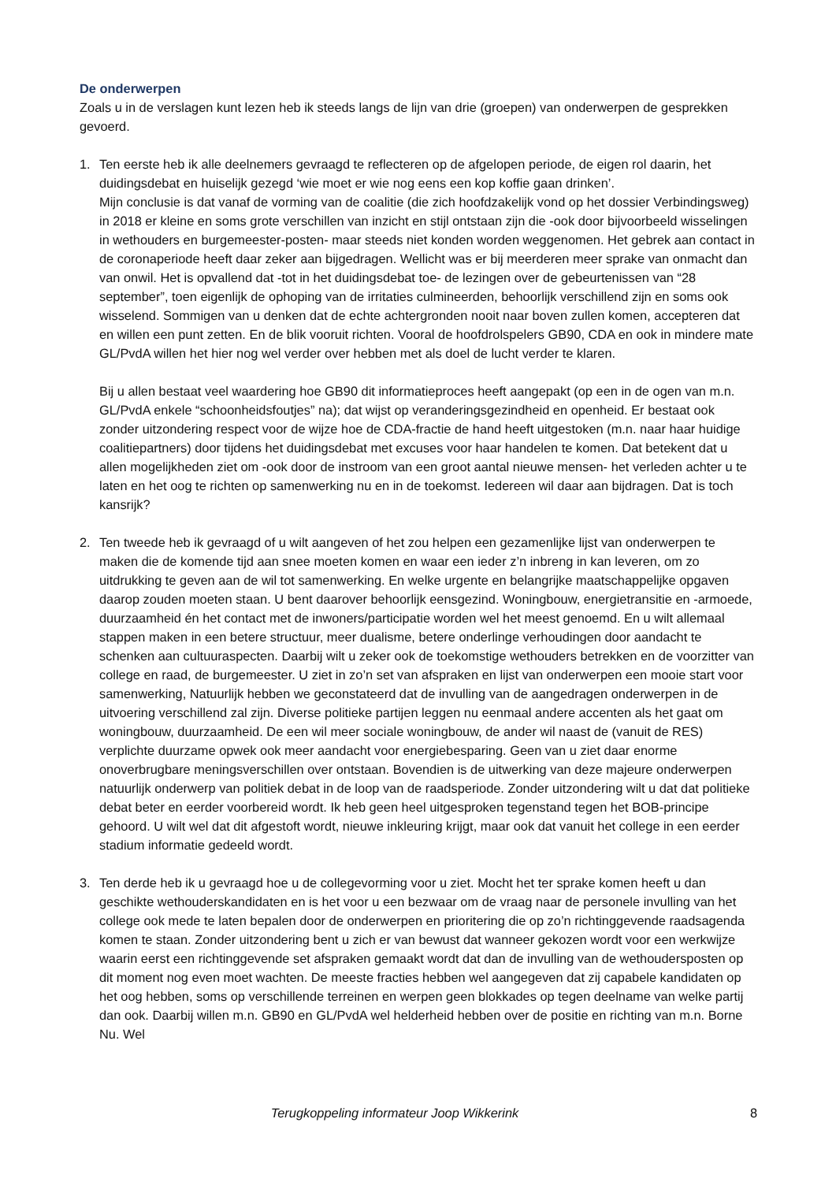De onderwerpen
Zoals u in de verslagen kunt lezen heb ik steeds langs de lijn van drie (groepen) van onderwerpen de gesprekken gevoerd.
1. Ten eerste heb ik alle deelnemers gevraagd te reflecteren op de afgelopen periode, de eigen rol daarin, het duidingsdebat en huiselijk gezegd ‘wie moet er wie nog eens een kop koffie gaan drinken’.
Mijn conclusie is dat vanaf de vorming van de coalitie (die zich hoofdzakelijk vond op het dossier Verbindingsweg) in 2018 er kleine en soms grote verschillen van inzicht en stijl ontstaan zijn die -ook door bijvoorbeeld wisselingen in wethouders en burgemeester-posten- maar steeds niet konden worden weggenomen. Het gebrek aan contact in de coronaperiode heeft daar zeker aan bijgedragen. Wellicht was er bij meerderen meer sprake van onmacht dan van onwil. Het is opvallend dat -tot in het duidingsdebat toe- de lezingen over de gebeurtenissen van “28 september”, toen eigenlijk de ophoping van de irritaties culmineerden, behoorlijk verschillend zijn en soms ook wisselend. Sommigen van u denken dat de echte achtergronden nooit naar boven zullen komen, accepteren dat en willen een punt zetten. En de blik vooruit richten. Vooral de hoofdrolspelers GB90, CDA en ook in mindere mate GL/PvdA willen het hier nog wel verder over hebben met als doel de lucht verder te klaren.
Bij u allen bestaat veel waardering hoe GB90 dit informatieproces heeft aangepakt (op een in de ogen van m.n. GL/PvdA enkele “schoonheidsfoutjes” na); dat wijst op veranderingsgezindheid en openheid. Er bestaat ook zonder uitzondering respect voor de wijze hoe de CDA-fractie de hand heeft uitgestoken (m.n. naar haar huidige coalitiepartners) door tijdens het duidingsdebat met excuses voor haar handelen te komen. Dat betekent dat u allen mogelijkheden ziet om -ook door de instroom van een groot aantal nieuwe mensen- het verleden achter u te laten en het oog te richten op samenwerking nu en in de toekomst. Iedereen wil daar aan bijdragen. Dat is toch kansrijk?
2. Ten tweede heb ik gevraagd of u wilt aangeven of het zou helpen een gezamenlijke lijst van onderwerpen te maken die de komende tijd aan snee moeten komen en waar een ieder z’n inbreng in kan leveren, om zo uitdrukking te geven aan de wil tot samenwerking. En welke urgente en belangrijke maatschappelijke opgaven daarop zouden moeten staan. U bent daarover behoorlijk eensgezind. Woningbouw, energietransitie en -armoede, duurzaamheid én het contact met de inwoners/participatie worden wel het meest genoemd. En u wilt allemaal stappen maken in een betere structuur, meer dualisme, betere onderlinge verhoudingen door aandacht te schenken aan cultuuraspecten. Daarbij wilt u zeker ook de toekomstige wethouders betrekken en de voorzitter van college en raad, de burgemeester. U ziet in zo’n set van afspraken en lijst van onderwerpen een mooie start voor samenwerking, Natuurlijk hebben we geconstateerd dat de invulling van de aangedragen onderwerpen in de uitvoering verschillend zal zijn. Diverse politieke partijen leggen nu eenmaal andere accenten als het gaat om woningbouw, duurzaamheid. De een wil meer sociale woningbouw, de ander wil naast de (vanuit de RES) verplichte duurzame opwek ook meer aandacht voor energiebesparing. Geen van u ziet daar enorme onoverbrugbare meningsverschillen over ontstaan. Bovendien is de uitwerking van deze majeure onderwerpen natuurlijk onderwerp van politiek debat in de loop van de raadsperiode. Zonder uitzondering wilt u dat dat politieke debat beter en eerder voorbereid wordt. Ik heb geen heel uitgesproken tegenstand tegen het BOB-principe gehoord. U wilt wel dat dit afgestoft wordt, nieuwe inkleuring krijgt, maar ook dat vanuit het college in een eerder stadium informatie gedeeld wordt.
3. Ten derde heb ik u gevraagd hoe u de collegevorming voor u ziet. Mocht het ter sprake komen heeft u dan geschikte wethouderskandidaten en is het voor u een bezwaar om de vraag naar de personele invulling van het college ook mede te laten bepalen door de onderwerpen en prioritering die op zo’n richtinggevende raadsagenda komen te staan. Zonder uitzondering bent u zich er van bewust dat wanneer gekozen wordt voor een werkwijze waarin eerst een richtinggevende set afspraken gemaakt wordt dat dan de invulling van de wethoudersposten op dit moment nog even moet wachten. De meeste fracties hebben wel aangegeven dat zij capabele kandidaten op het oog hebben, soms op verschillende terreinen en werpen geen blokkades op tegen deelname van welke partij dan ook. Daarbij willen m.n. GB90 en GL/PvdA wel helderheid hebben over de positie en richting van m.n. Borne Nu. Wel
Terugkoppeling informateur Joop Wikkerink 8